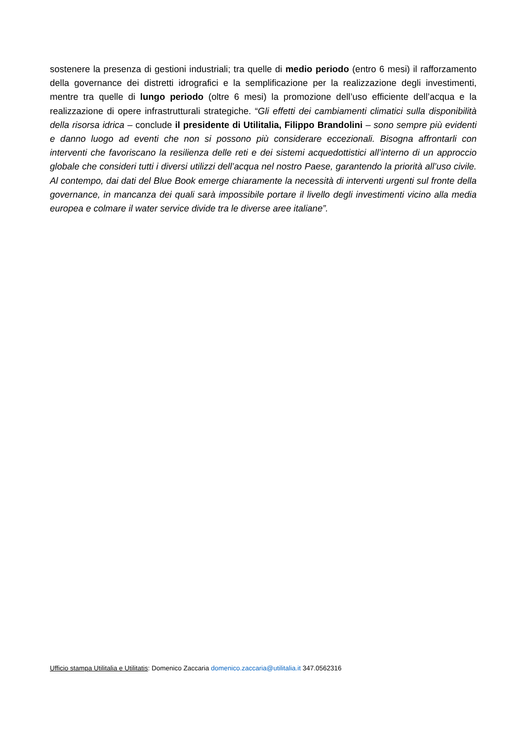sostenere la presenza di gestioni industriali; tra quelle di medio periodo (entro 6 mesi) il rafforzamento della governance dei distretti idrografici e la semplificazione per la realizzazione degli investimenti, mentre tra quelle di lungo periodo (oltre 6 mesi) la promozione dell’uso efficiente dell’acqua e la realizzazione di opere infrastrutturali strategiche. “Gli effetti dei cambiamenti climatici sulla disponibilità della risorsa idrica – conclude il presidente di Utilitalia, Filippo Brandolini – sono sempre più evidenti e danno luogo ad eventi che non si possono più considerare eccezionali. Bisogna affrontarli con interventi che favoriscano la resilienza delle reti e dei sistemi acquedottistici all’interno di un approccio globale che consideri tutti i diversi utilizzi dell’acqua nel nostro Paese, garantendo la priorità all’uso civile. Al contempo, dai dati del Blue Book emerge chiaramente la necessità di interventi urgenti sul fronte della governance, in mancanza dei quali sarà impossibile portare il livello degli investimenti vicino alla media europea e colmare il water service divide tra le diverse aree italiane”.
Ufficio stampa Utilitalia e Utilitatis: Domenico Zaccaria domenico.zaccaria@utilitalia.it 347.0562316